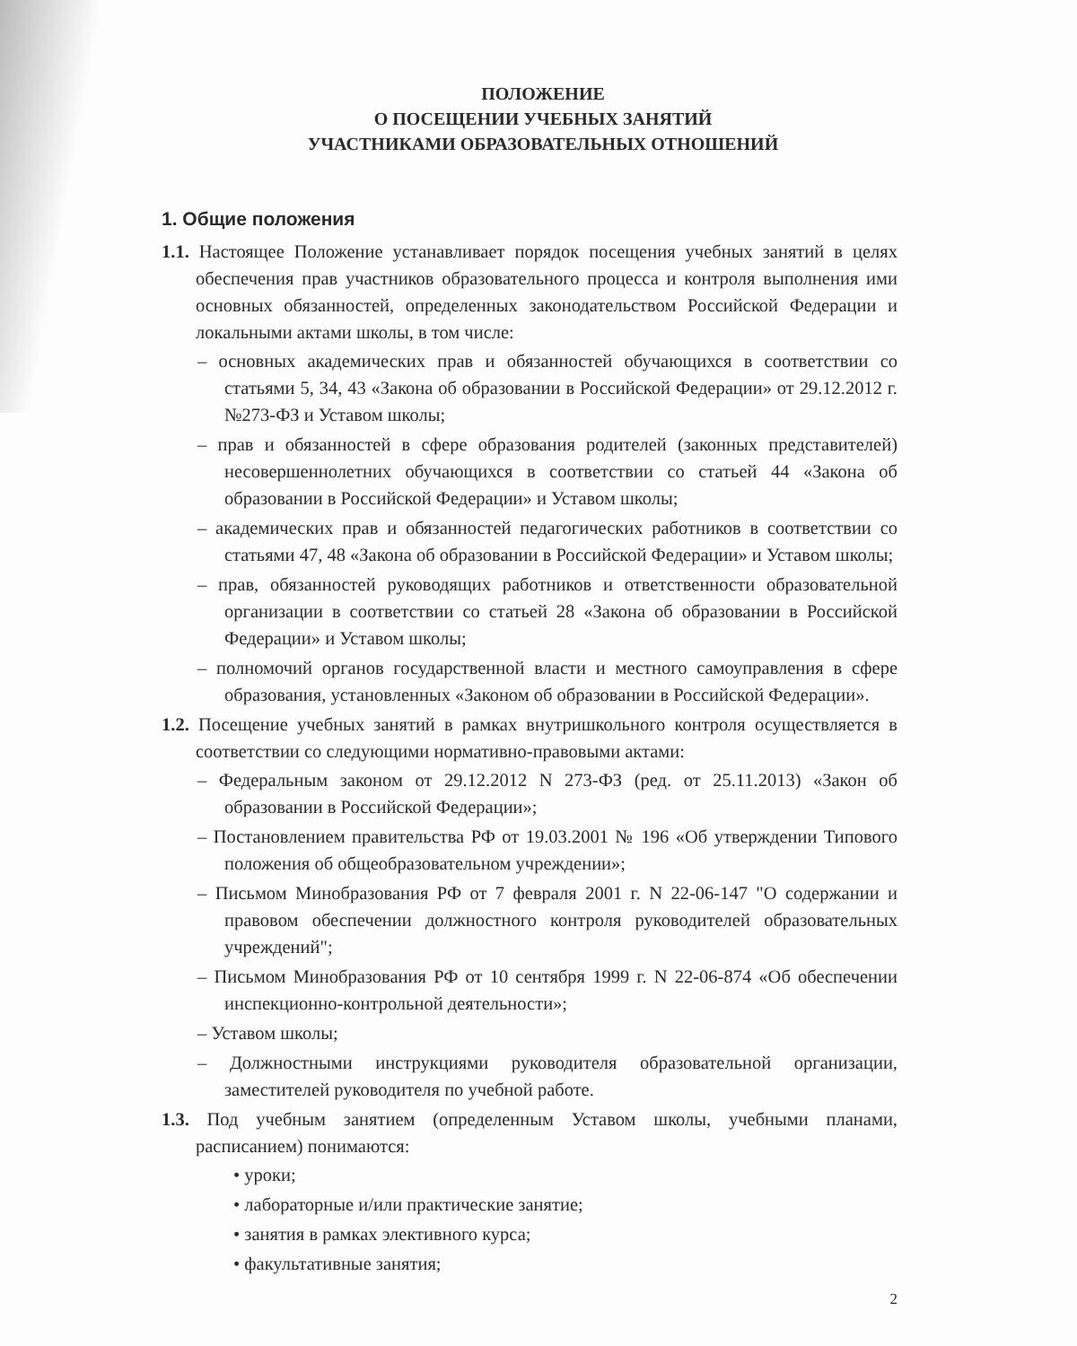ПОЛОЖЕНИЕ
О ПОСЕЩЕНИИ УЧЕБНЫХ ЗАНЯТИЙ
УЧАСТНИКАМИ ОБРАЗОВАТЕЛЬНЫХ ОТНОШЕНИЙ
1. Общие положения
1.1. Настоящее Положение устанавливает порядок посещения учебных занятий в целях обеспечения прав участников образовательного процесса и контроля выполнения ими основных обязанностей, определенных законодательством Российской Федерации и локальными актами школы, в том числе:
– основных академических прав и обязанностей обучающихся в соответствии со статьями 5, 34, 43 «Закона об образовании в Российской Федерации» от 29.12.2012 г. №273-ФЗ и Уставом школы;
– прав и обязанностей в сфере образования родителей (законных представителей) несовершеннолетних обучающихся в соответствии со статьей 44 «Закона об образовании в Российской Федерации» и Уставом школы;
– академических прав и обязанностей педагогических работников в соответствии со статьями 47, 48 «Закона об образовании в Российской Федерации» и Уставом школы;
– прав, обязанностей руководящих работников и ответственности образовательной организации в соответствии со статьей 28 «Закона об образовании в Российской Федерации» и Уставом школы;
– полномочий органов государственной власти и местного самоуправления в сфере образования, установленных «Законом об образовании в Российской Федерации».
1.2. Посещение учебных занятий в рамках внутришкольного контроля осуществляется в соответствии со следующими нормативно-правовыми актами:
– Федеральным законом от 29.12.2012 N 273-ФЗ (ред. от 25.11.2013) «Закон об образовании в Российской Федерации»;
– Постановлением правительства РФ от 19.03.2001 № 196 «Об утверждении Типового положения об общеобразовательном учреждении»;
– Письмом Минобразования РФ от 7 февраля 2001 г. N 22-06-147 "О содержании и правовом обеспечении должностного контроля руководителей образовательных учреждений";
– Письмом Минобразования РФ от 10 сентября 1999 г. N 22-06-874 «Об обеспечении инспекционно-контрольной деятельности»;
– Уставом школы;
– Должностными инструкциями руководителя образовательной организации, заместителей руководителя по учебной работе.
1.3. Под учебным занятием (определенным Уставом школы, учебными планами, расписанием) понимаются:
• уроки;
• лабораторные и/или практические занятие;
• занятия в рамках элективного курса;
• факультативные занятия;
2